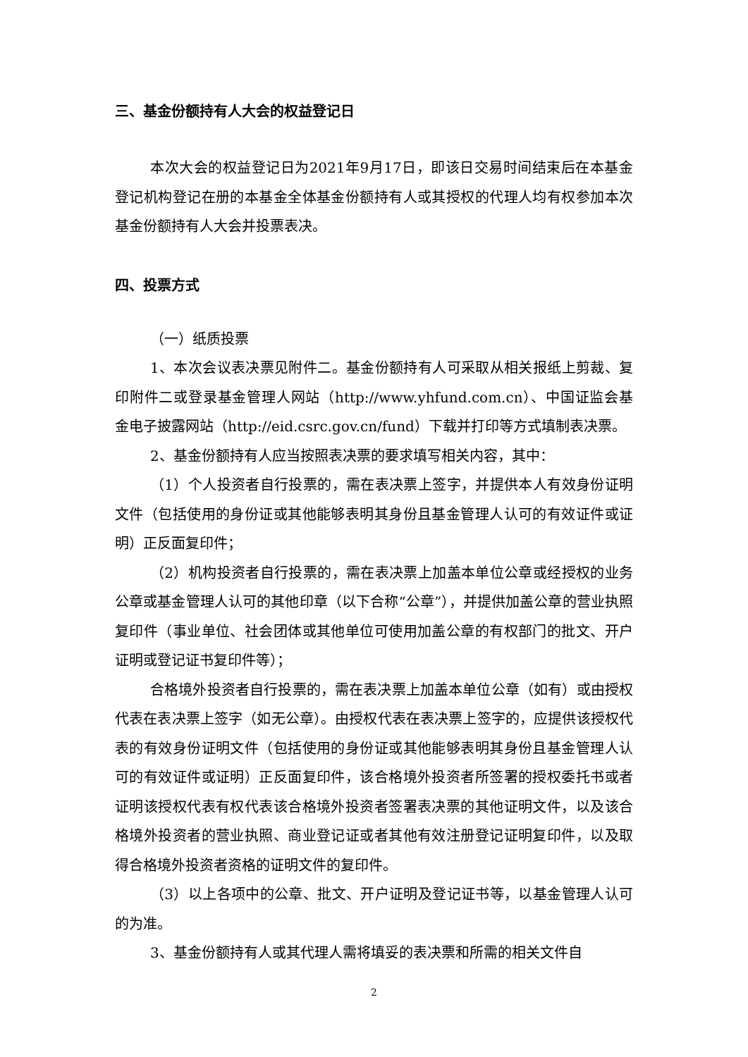三、基金份额持有人大会的权益登记日
本次大会的权益登记日为2021年9月17日，即该日交易时间结束后在本基金登记机构登记在册的本基金全体基金份额持有人或其授权的代理人均有权参加本次基金份额持有人大会并投票表决。
四、投票方式
（一）纸质投票
1、本次会议表决票见附件二。基金份额持有人可采取从相关报纸上剪裁、复印附件二或登录基金管理人网站（http://www.yhfund.com.cn）、中国证监会基金电子披露网站（http://eid.csrc.gov.cn/fund）下载并打印等方式填制表决票。
2、基金份额持有人应当按照表决票的要求填写相关内容，其中：
（1）个人投资者自行投票的，需在表决票上签字，并提供本人有效身份证明文件（包括使用的身份证或其他能够表明其身份且基金管理人认可的有效证件或证明）正反面复印件；
（2）机构投资者自行投票的，需在表决票上加盖本单位公章或经授权的业务公章或基金管理人认可的其他印章（以下合称“公章”），并提供加盖公章的营业执照复印件（事业单位、社会团体或其他单位可使用加盖公章的有权部门的批文、开户证明或登记证书复印件等）；
合格境外投资者自行投票的，需在表决票上加盖本单位公章（如有）或由授权代表在表决票上签字（如无公章）。由授权代表在表决票上签字的，应提供该授权代表的有效身份证明文件（包括使用的身份证或其他能够表明其身份且基金管理人认可的有效证件或证明）正反面复印件，该合格境外投资者所签署的授权委托书或者证明该授权代表有权代表该合格境外投资者签署表决票的其他证明文件，以及该合格境外投资者的营业执照、商业登记证或者其他有效注册登记证明复印件，以及取得合格境外投资者资格的证明文件的复印件。
（3）以上各项中的公章、批文、开户证明及登记证书等，以基金管理人认可的为准。
3、基金份额持有人或其代理人需将填妥的表决票和所需的相关文件自
2